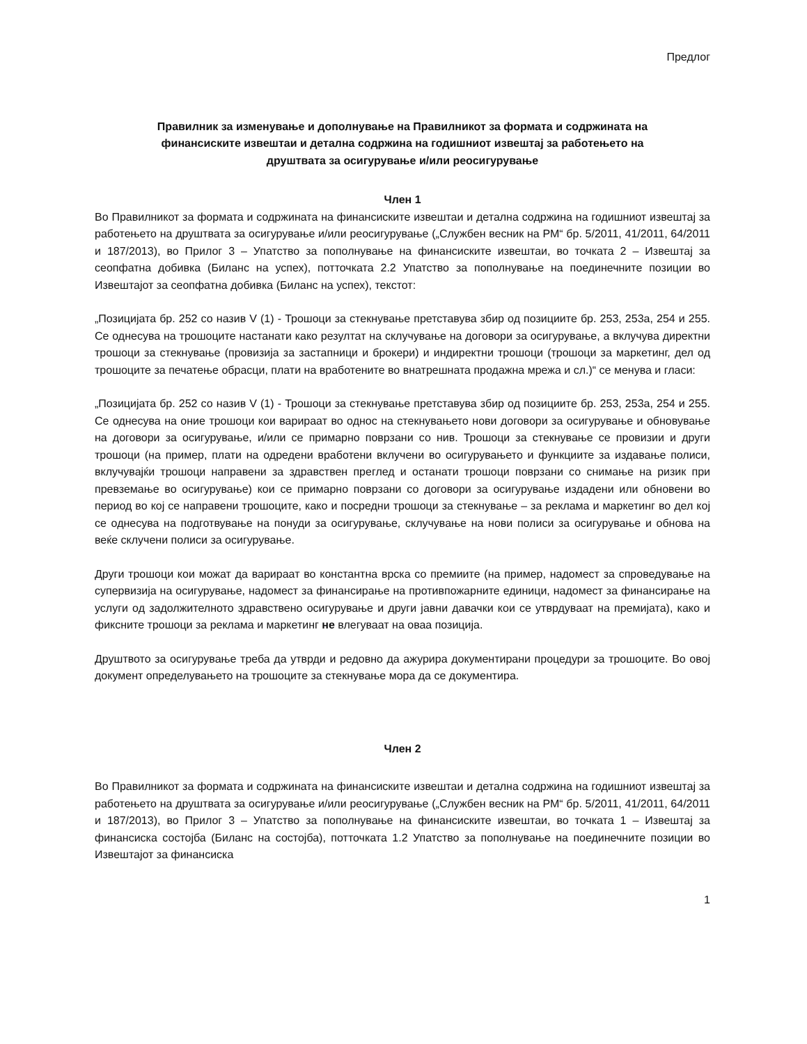Предлог
Правилник за изменување и дополнување на Правилникот за формата и содржината на финансиските извештаи и детална содржина на годишниот извештај за работењето на друштвата за осигурување и/или реосигурување
Член 1
Во Правилникот за формата и содржината на финансиските извештаи и детална содржина на годишниот извештај за работењето на друштвата за осигурување и/или реосигурување („Службен весник на РМ“ бр. 5/2011, 41/2011, 64/2011 и 187/2013), во Прилог 3 – Упатство за пополнување на финансиските извештаи, во точката 2 – Извештај за сеопфатна добивка (Биланс на успех), потточката 2.2 Упатство за пополнување на поединечните позиции во Извештајот за сеопфатна добивка (Биланс на успех), текстот:
„Позицијата бр. 252 со назив V (1) - Трошоци за стекнување претставува збир од позициите бр. 253, 253а, 254 и 255. Се однесува на трошоците настанати како резултат на склучување на договори за осигурување, а вклучува директни трошоци за стекнување (провизија за застапници и брокери) и индиректни трошоци (трошоци за маркетинг, дел од трошоците за печатење обрасци, плати на вработените во внатрешната продажна мрежа и сл.)“ се менува и гласи:
„Позицијата бр. 252 со назив V (1) - Трошоци за стекнување претставува збир од позициите бр. 253, 253а, 254 и 255. Се однесува на оние трошоци кои варираат во однос на стекнувањето нови договори за осигурување и обновување на договори за осигурување, и/или се примарно поврзани со нив. Трошоци за стекнување се провизии и други трошоци (на пример, плати на одредени вработени вклучени во осигурувањето и функциите за издавање полиси, вклучувајќи трошоци направени за здравствен преглед и останати трошоци поврзани со снимање на ризик при превземање во осигурување) кои се примарно поврзани со договори за осигурување издадени или обновени во период во кој се направени трошоците, како и посредни трошоци за стекнување – за реклама и маркетинг во дел кој се однесува на подготвување на понуди за осигурување, склучување на нови полиси за осигурување и обнова на веќе склучени полиси за осигурување.
Други трошоци кои можат да варираат во константна врска со премиите (на пример, надомест за спроведување на супервизија на осигурување, надомест за финансирање на противпожарните единици, надомест за финансирање на услуги од задолжителното здравствено осигурување и други јавни давачки кои се утврдуваат на премијата), како и фиксните трошоци за реклама и маркетинг не влегуваат на оваа позиција.
Друштвото за осигурување треба да утврди и редовно да ажурира документирани процедури за трошоците. Во овој документ определувањето на трошоците за стекнување мора да се документира.
Член 2
Во Правилникот за формата и содржината на финансиските извештаи и детална содржина на годишниот извештај за работењето на друштвата за осигурување и/или реосигурување („Службен весник на РМ“ бр. 5/2011, 41/2011, 64/2011 и 187/2013), во Прилог 3 – Упатство за пополнување на финансиските извештаи, во точката 1 – Извештај за финансиска состојба (Биланс на состојба), потточката 1.2 Упатство за пополнување на поединечните позиции во Извештајот за финансиска
1